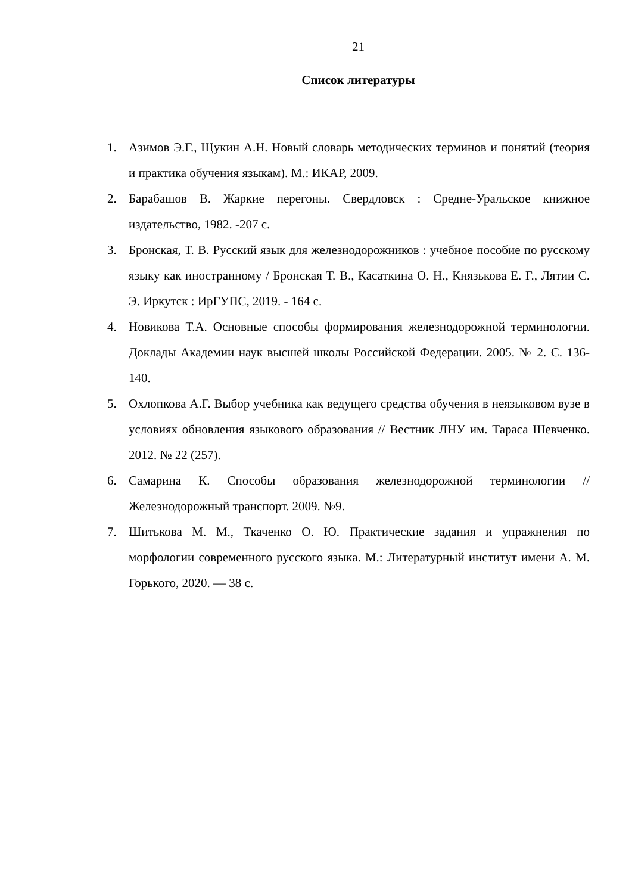21
Список литературы
1. Азимов Э.Г., Щукин А.Н. Новый словарь методических терминов и понятий (теория и практика обучения языкам). М.: ИКАР, 2009.
2. Барабашов В. Жаркие перегоны. Свердловск : Средне-Уральское книжное издательство, 1982. -207 с.
3. Бронская, Т. В. Русский язык для железнодорожников : учебное пособие по русскому языку как иностранному / Бронская Т. В., Касаткина О. Н., Князькова Е. Г., Лятии С. Э. Иркутск : ИрГУПС, 2019. - 164 с.
4. Новикова Т.А. Основные способы формирования железнодорожной терминологии. Доклады Академии наук высшей школы Российской Федерации. 2005. № 2. С. 136-140.
5. Охлопкова А.Г. Выбор учебника как ведущего средства обучения в неязыковом вузе в условиях обновления языкового образования // Вестник ЛНУ им. Тараса Шевченко. 2012. № 22 (257).
6. Самарина К. Способы образования железнодорожной терминологии // Железнодорожный транспорт. 2009. №9.
7. Шитькова М. М., Ткаченко О. Ю. Практические задания и упражнения по морфологии современного русского языка. М.: Литературный институт имени А. М. Горького, 2020. — 38 с.